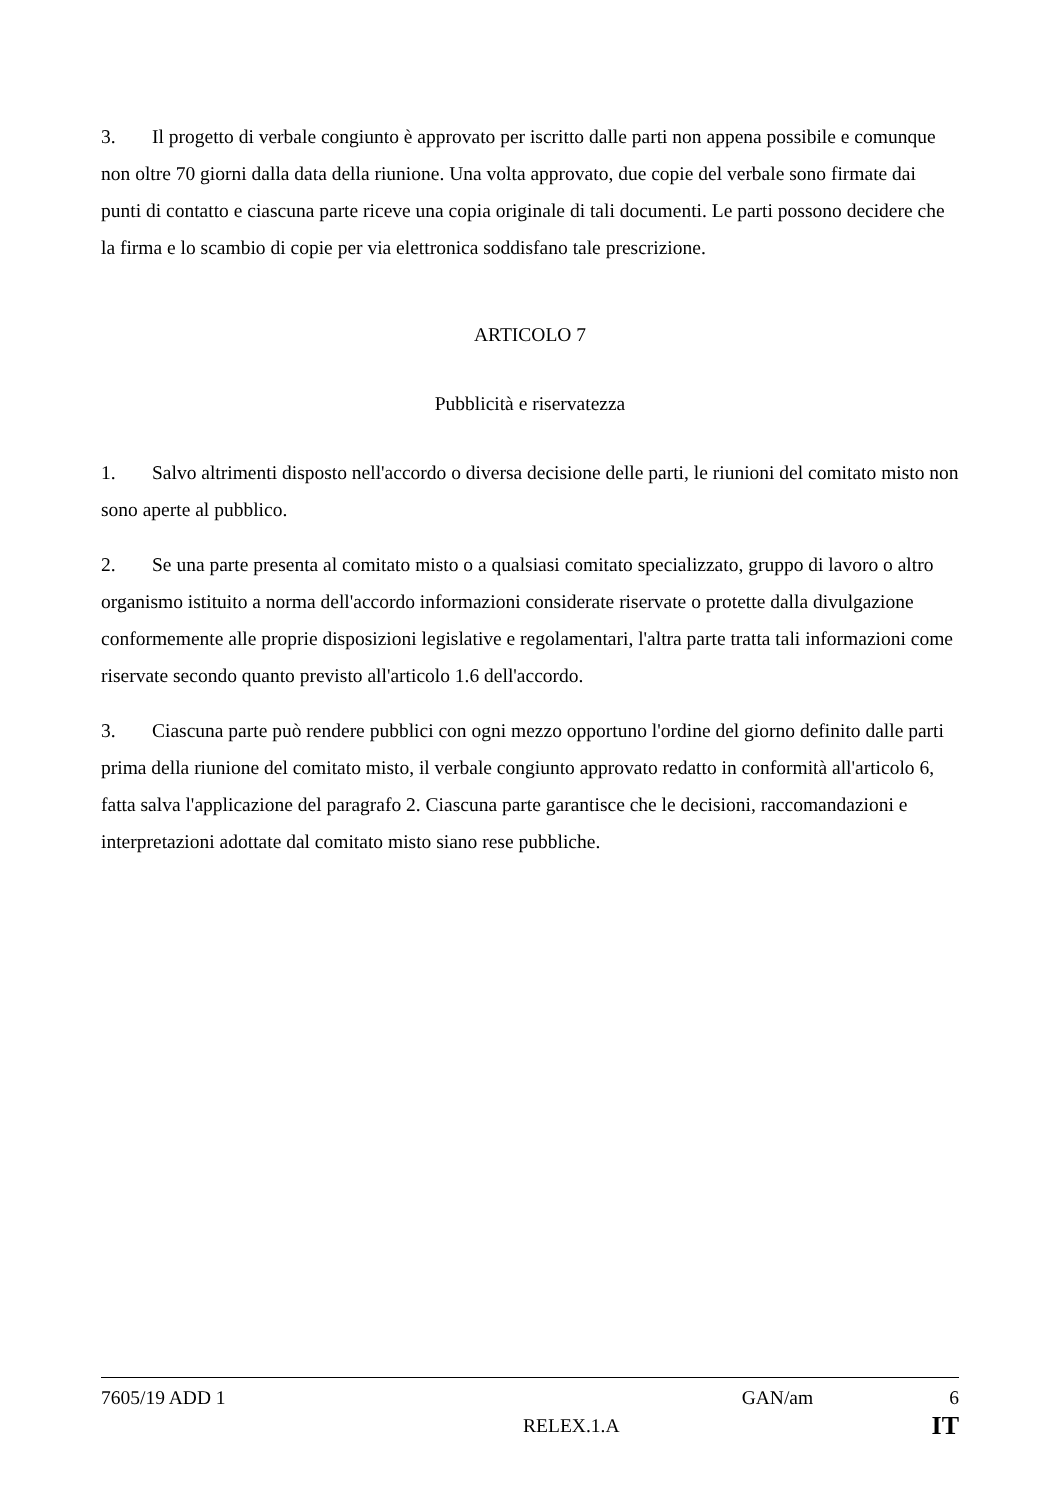3. Il progetto di verbale congiunto è approvato per iscritto dalle parti non appena possibile e comunque non oltre 70 giorni dalla data della riunione. Una volta approvato, due copie del verbale sono firmate dai punti di contatto e ciascuna parte riceve una copia originale di tali documenti. Le parti possono decidere che la firma e lo scambio di copie per via elettronica soddisfano tale prescrizione.
ARTICOLO 7
Pubblicità e riservatezza
1. Salvo altrimenti disposto nell'accordo o diversa decisione delle parti, le riunioni del comitato misto non sono aperte al pubblico.
2. Se una parte presenta al comitato misto o a qualsiasi comitato specializzato, gruppo di lavoro o altro organismo istituito a norma dell'accordo informazioni considerate riservate o protette dalla divulgazione conformemente alle proprie disposizioni legislative e regolamentari, l'altra parte tratta tali informazioni come riservate secondo quanto previsto all'articolo 1.6 dell'accordo.
3. Ciascuna parte può rendere pubblici con ogni mezzo opportuno l'ordine del giorno definito dalle parti prima della riunione del comitato misto, il verbale congiunto approvato redatto in conformità all'articolo 6, fatta salva l'applicazione del paragrafo 2. Ciascuna parte garantisce che le decisioni, raccomandazioni e interpretazioni adottate dal comitato misto siano rese pubbliche.
7605/19 ADD 1 GAN/am 6
RELEX.1.A IT